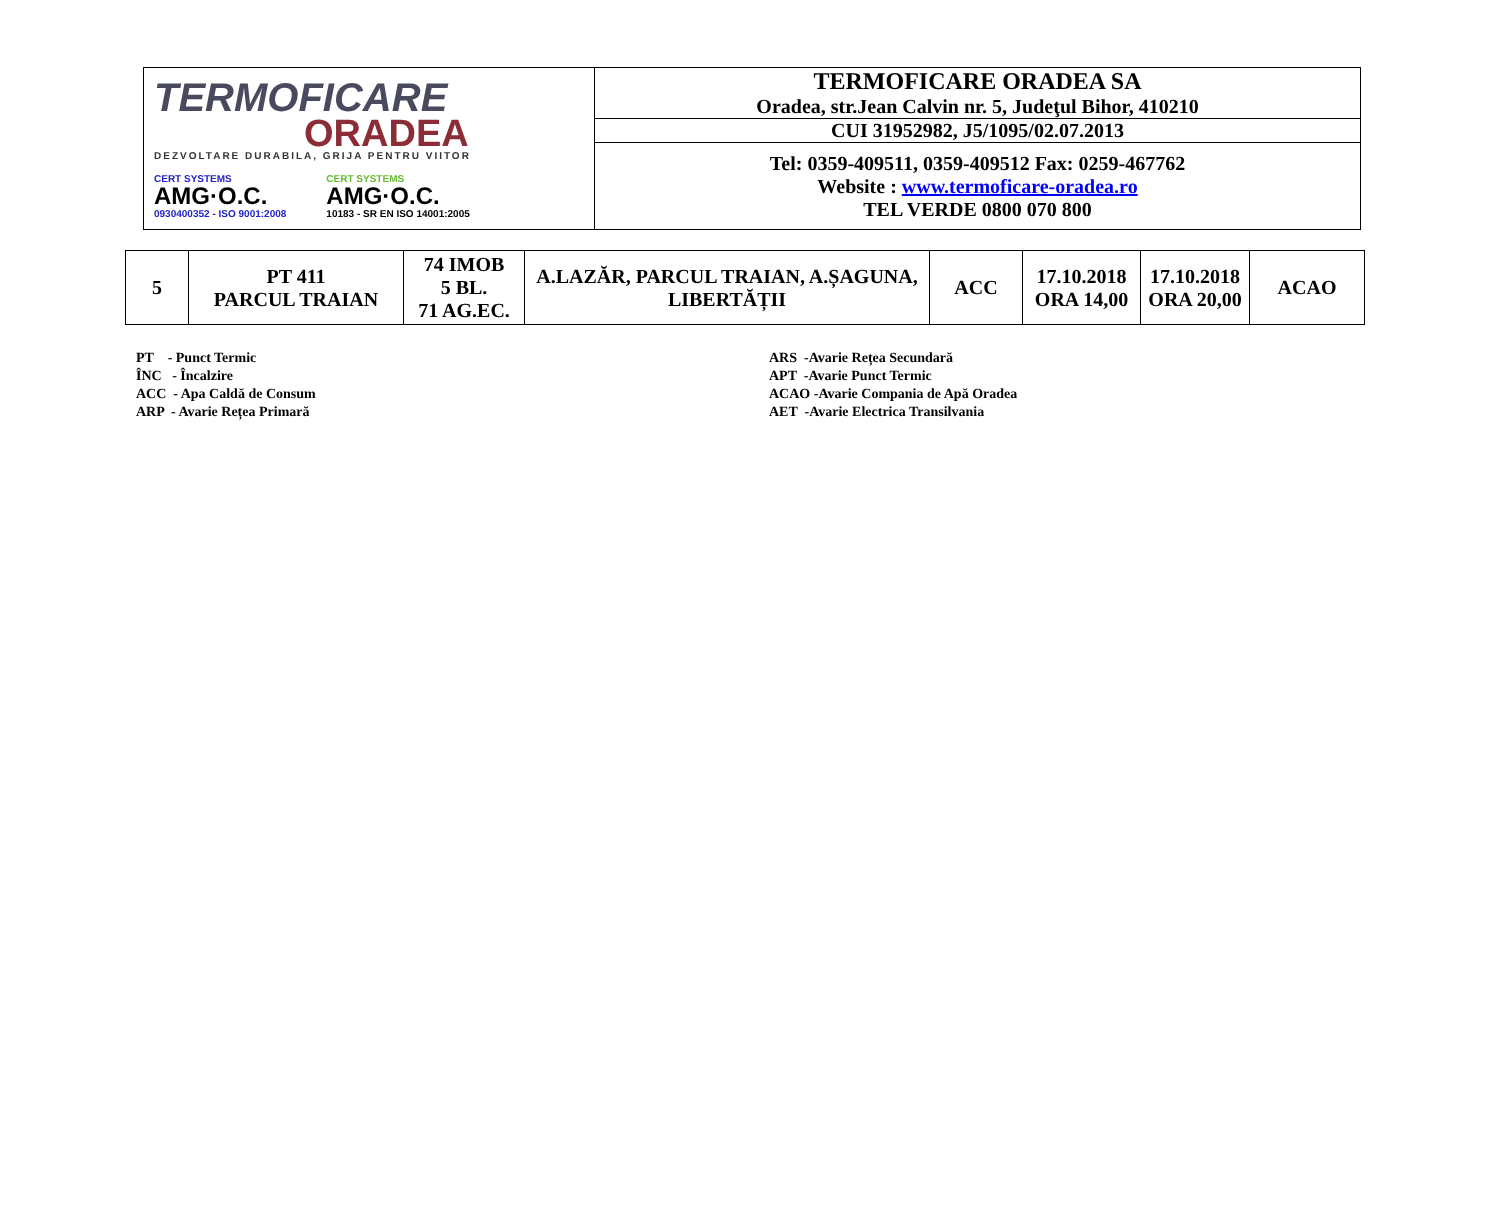| TERMOFICARE ORADEA DEZVOLTARE DURABILA, GRIJA PENTRU VIITOR CERT SYSTEMS AMG·O.C. 0930400352 - ISO 9001:2008 CERT SYSTEMS AMG·O.C. 10183 - SR EN ISO 14001:2005 | TERMOFICARE ORADEA SA Oradea, str.Jean Calvin nr. 5, Judeţul Bihor, 410210 |
| | CUI 31952982, J5/1095/02.07.2013 |
| | Tel: 0359-409511, 0359-409512 Fax: 0259-467762 Website : www.termoficare-oradea.ro TEL VERDE 0800 070 800 |
| 5 | PT 411 PARCUL TRAIAN | 74 IMOB 5 BL. 71 AG.EC. | A.LAZĂR, PARCUL TRAIAN, A.ȘAGUNA, LIBERTĂȚII | ACC | 17.10.2018 ORA 14,00 | 17.10.2018 ORA 20,00 | ACAO |
PT - Punct Termic
ÎNC - Încalzire
ACC - Apa Caldă de Consum
ARP - Avarie Rețea Primară
ARS -Avarie Rețea Secundară
APT -Avarie Punct Termic
ACAO -Avarie Compania de Apă Oradea
AET -Avarie Electrica Transilvania